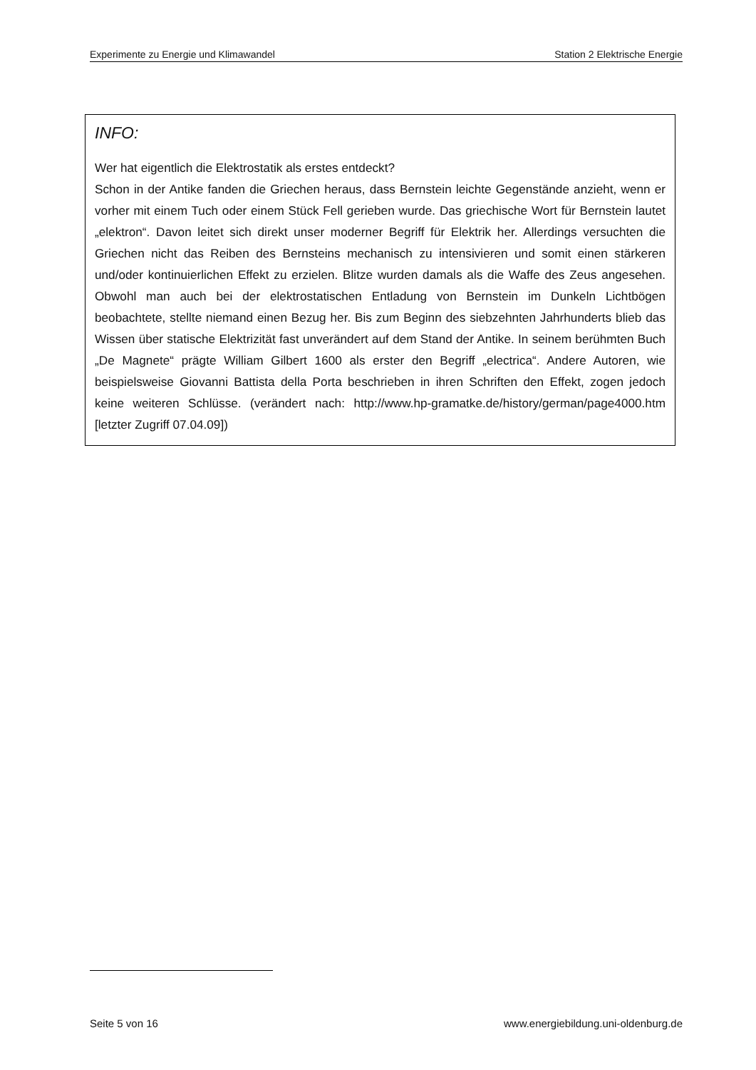Experimente zu Energie und Klimawandel Station 2 Elektrische Energie
INFO:
Wer hat eigentlich die Elektrostatik als erstes entdeckt?
Schon in der Antike fanden die Griechen heraus, dass Bernstein leichte Gegenstände anzieht, wenn er vorher mit einem Tuch oder einem Stück Fell gerieben wurde. Das griechische Wort für Bernstein lautet „elektron“. Davon leitet sich direkt unser moderner Begriff für Elektrik her. Allerdings versuchten die Griechen nicht das Reiben des Bernsteins mechanisch zu intensivieren und somit einen stärkeren und/oder kontinuierlichen Effekt zu erzielen. Blitze wurden damals als die Waffe des Zeus angesehen. Obwohl man auch bei der elektrostatischen Entladung von Bernstein im Dunkeln Lichtbögen beobachtete, stellte niemand einen Bezug her. Bis zum Beginn des siebzehnten Jahrhunderts blieb das Wissen über statische Elektrizität fast unverändert auf dem Stand der Antike. In seinem berühmten Buch „De Magnete“ prägte William Gilbert 1600 als erster den Begriff „electrica“. Andere Autoren, wie beispielsweise Giovanni Battista della Porta beschrieben in ihren Schriften den Effekt, zogen jedoch keine weiteren Schlüsse. (verändert nach: http://www.hp-gramatke.de/history/german/page4000.htm [letzter Zugriff 07.04.09])
Seite 5 von 16 www.energiebildung.uni-oldenburg.de